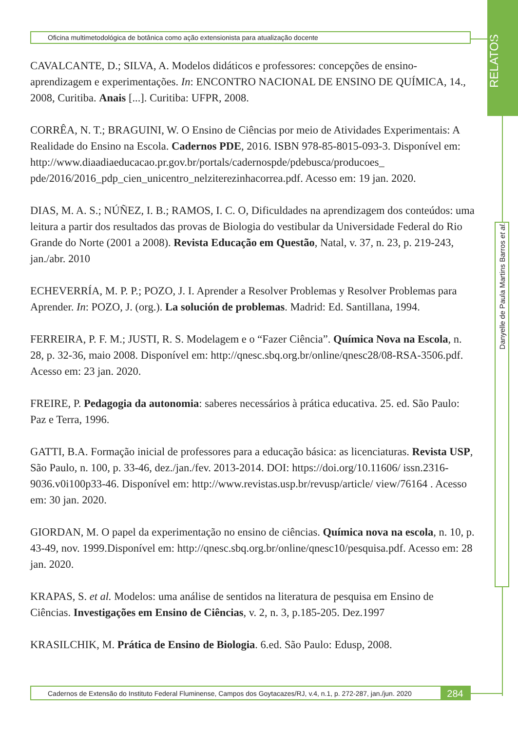RELATOS
Danyelle de Paula Martins Barros et al.
Oficina multimetodológica de botânica como ação extensionista para atualização docente
CAVALCANTE, D.; SILVA, A. Modelos didáticos e professores: concepções de ensino-aprendizagem e experimentações. In: ENCONTRO NACIONAL DE ENSINO DE QUÍMICA, 14., 2008, Curitiba. Anais [...]. Curitiba: UFPR, 2008.
CORRÊA, N. T.; BRAGUINI, W. O Ensino de Ciências por meio de Atividades Experimentais: A Realidade do Ensino na Escola. Cadernos PDE, 2016. ISBN 978-85-8015-093-3. Disponível em: http://www.diaadiaeducacao.pr.gov.br/portals/cadernospde/pdebusca/producoes_ pde/2016/2016_pdp_cien_unicentro_nelziterezinhacorrea.pdf. Acesso em: 19 jan. 2020.
DIAS, M. A. S.; NÚÑEZ, I. B.; RAMOS, I. C. O, Dificuldades na aprendizagem dos conteúdos: uma leitura a partir dos resultados das provas de Biologia do vestibular da Universidade Federal do Rio Grande do Norte (2001 a 2008). Revista Educação em Questão, Natal, v. 37, n. 23, p. 219-243, jan./abr. 2010
ECHEVERRÍA, M. P. P.; POZO, J. I. Aprender a Resolver Problemas y Resolver Problemas para Aprender. In: POZO, J. (org.). La solución de problemas. Madrid: Ed. Santillana, 1994.
FERREIRA, P. F. M.; JUSTI, R. S. Modelagem e o “Fazer Ciência”. Química Nova na Escola, n. 28, p. 32-36, maio 2008. Disponível em: http://qnesc.sbq.org.br/online/qnesc28/08-RSA-3506.pdf. Acesso em: 23 jan. 2020.
FREIRE, P. Pedagogia da autonomia: saberes necessários à prática educativa. 25. ed. São Paulo: Paz e Terra, 1996.
GATTI, B.A. Formação inicial de professores para a educação básica: as licenciaturas. Revista USP, São Paulo, n. 100, p. 33-46, dez./jan./fev. 2013-2014. DOI: https://doi.org/10.11606/ issn.2316-9036.v0i100p33-46. Disponível em: http://www.revistas.usp.br/revusp/article/ view/76164 . Acesso em: 30 jan. 2020.
GIORDAN, M. O papel da experimentação no ensino de ciências. Química nova na escola, n. 10, p. 43-49, nov. 1999.Disponível em: http://qnesc.sbq.org.br/online/qnesc10/pesquisa.pdf. Acesso em: 28 jan. 2020.
KRAPAS, S. et al. Modelos: uma análise de sentidos na literatura de pesquisa em Ensino de Ciências. Investigações em Ensino de Ciências, v. 2, n. 3, p.185-205. Dez.1997
KRASILCHIK, M. Prática de Ensino de Biologia. 6.ed. São Paulo: Edusp, 2008.
Cadernos de Extensão do Instituto Federal Fluminense, Campos dos Goytacazes/RJ, v.4, n.1, p. 272-287, jan./jun. 2020 284